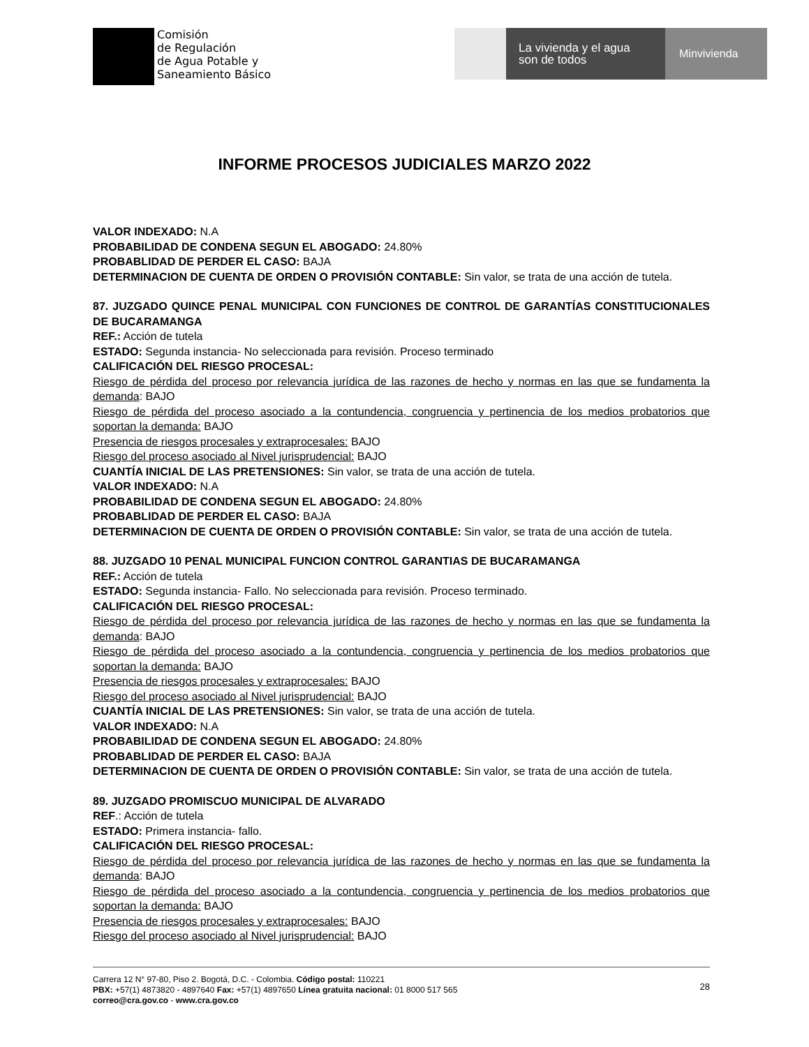Comisión
de Regulación
de Agua Potable y
Saneamiento Básico
La vivienda y el agua
son de todos
Minvivienda
INFORME PROCESOS JUDICIALES MARZO 2022
VALOR INDEXADO: N.A
PROBABILIDAD DE CONDENA SEGUN EL ABOGADO: 24.80%
PROBABLIDAD DE PERDER EL CASO: BAJA
DETERMINACION DE CUENTA DE ORDEN O PROVISIÓN CONTABLE: Sin valor, se trata de una acción de tutela.
87. JUZGADO QUINCE PENAL MUNICIPAL CON FUNCIONES DE CONTROL DE GARANTÍAS CONSTITUCIONALES DE BUCARAMANGA
REF.: Acción de tutela
ESTADO: Segunda instancia- No seleccionada para revisión. Proceso terminado
CALIFICACIÓN DEL RIESGO PROCESAL:
Riesgo de pérdida del proceso por relevancia jurídica de las razones de hecho y normas en las que se fundamenta la demanda: BAJO
Riesgo de pérdida del proceso asociado a la contundencia, congruencia y pertinencia de los medios probatorios que soportan la demanda: BAJO
Presencia de riesgos procesales y extraprocesales: BAJO
Riesgo del proceso asociado al Nivel jurisprudencial: BAJO
CUANTÍA INICIAL DE LAS PRETENSIONES: Sin valor, se trata de una acción de tutela.
VALOR INDEXADO: N.A
PROBABILIDAD DE CONDENA SEGUN EL ABOGADO: 24.80%
PROBABLIDAD DE PERDER EL CASO: BAJA
DETERMINACION DE CUENTA DE ORDEN O PROVISIÓN CONTABLE: Sin valor, se trata de una acción de tutela.
88. JUZGADO 10 PENAL MUNICIPAL FUNCION CONTROL GARANTIAS DE BUCARAMANGA
REF.: Acción de tutela
ESTADO: Segunda instancia- Fallo. No seleccionada para revisión. Proceso terminado.
CALIFICACIÓN DEL RIESGO PROCESAL:
Riesgo de pérdida del proceso por relevancia jurídica de las razones de hecho y normas en las que se fundamenta la demanda: BAJO
Riesgo de pérdida del proceso asociado a la contundencia, congruencia y pertinencia de los medios probatorios que soportan la demanda: BAJO
Presencia de riesgos procesales y extraprocesales: BAJO
Riesgo del proceso asociado al Nivel jurisprudencial: BAJO
CUANTÍA INICIAL DE LAS PRETENSIONES: Sin valor, se trata de una acción de tutela.
VALOR INDEXADO: N.A
PROBABILIDAD DE CONDENA SEGUN EL ABOGADO: 24.80%
PROBABLIDAD DE PERDER EL CASO: BAJA
DETERMINACION DE CUENTA DE ORDEN O PROVISIÓN CONTABLE: Sin valor, se trata de una acción de tutela.
89. JUZGADO PROMISCUO MUNICIPAL DE ALVARADO
REF.: Acción de tutela
ESTADO: Primera instancia- fallo.
CALIFICACIÓN DEL RIESGO PROCESAL:
Riesgo de pérdida del proceso por relevancia jurídica de las razones de hecho y normas en las que se fundamenta la demanda: BAJO
Riesgo de pérdida del proceso asociado a la contundencia, congruencia y pertinencia de los medios probatorios que soportan la demanda: BAJO
Presencia de riesgos procesales y extraprocesales: BAJO
Riesgo del proceso asociado al Nivel jurisprudencial: BAJO
Carrera 12 N° 97-80, Piso 2. Bogotá, D.C. - Colombia. Código postal: 110221
PBX: +57(1) 4873820 - 4897640 Fax: +57(1) 4897650 Línea gratuita nacional: 01 8000 517 565
correo@cra.gov.co - www.cra.gov.co
28